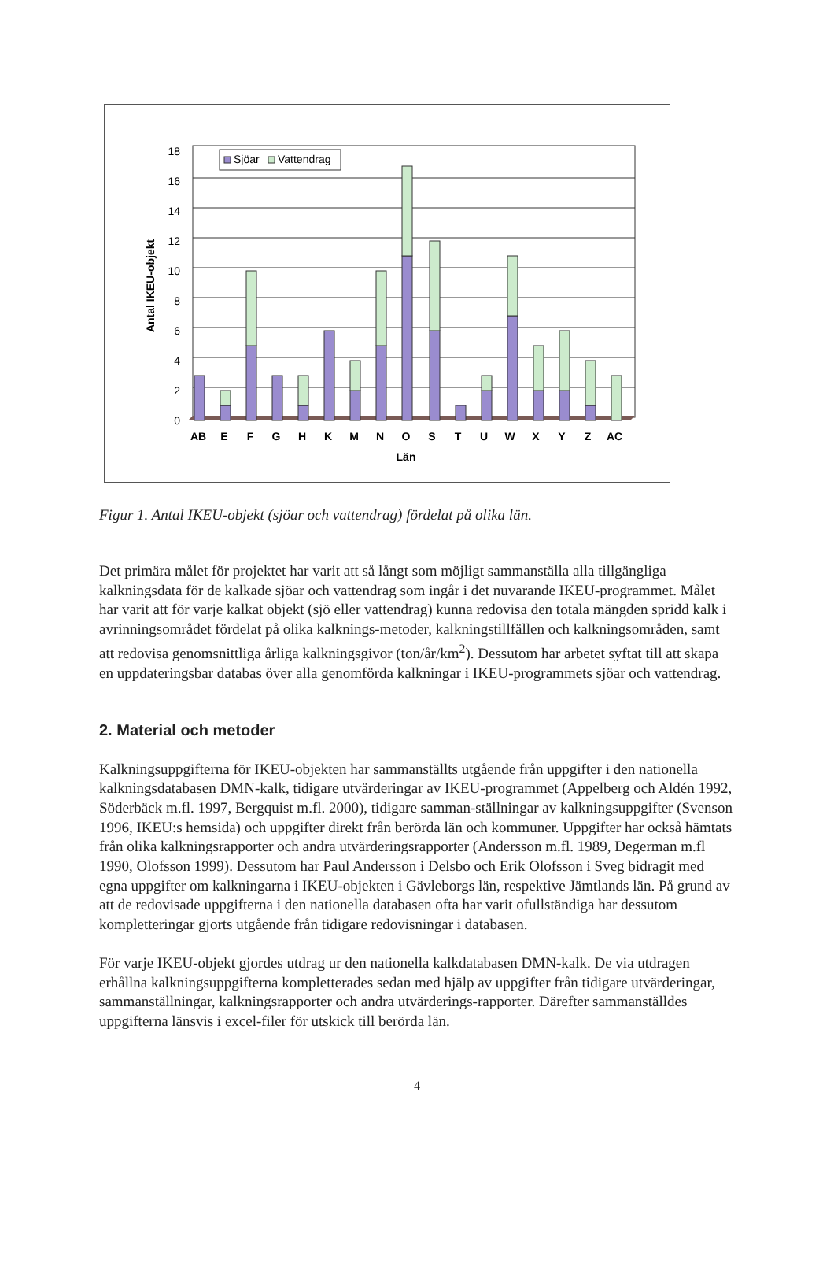0
2
4
6
8
10
12
14
16
18
Antal IKEU-objekt
Sjöar
Vattendrag
AB
E
F
G
H
K
M
N
O
S
T
U
W
X
Y
Z
AC
Län
Figur 1. Antal IKEU-objekt (sjöar och vattendrag) fördelat på olika län.
Det primära målet för projektet har varit att så långt som möjligt sammanställa alla tillgängliga kalkningsdata för de kalkade sjöar och vattendrag som ingår i det nuvarande IKEU-programmet. Målet har varit att för varje kalkat objekt (sjö eller vattendrag) kunna redovisa den totala mängden spridd kalk i avrinningsområdet fördelat på olika kalknings-metoder, kalkningstillfällen och kalkningsområden, samt att redovisa genomsnittliga årliga kalkningsgivor (ton/år/km<sup>2</sup>). Dessutom har arbetet syftat till att skapa en uppdateringsbar databas över alla genomförda kalkningar i IKEU-programmets sjöar och vattendrag.
2. Material och metoder
Kalkningsuppgifterna för IKEU-objekten har sammanställts utgående från uppgifter i den nationella kalkningsdatabasen DMN-kalk, tidigare utvärderingar av IKEU-programmet (Appelberg och Aldén 1992, Söderbäck m.fl. 1997, Bergquist m.fl. 2000), tidigare samman-ställningar av kalkningsuppgifter (Svenson 1996, IKEU:s hemsida) och uppgifter direkt från berörda län och kommuner. Uppgifter har också hämtats från olika kalkningsrapporter och andra utvärderingsrapporter (Andersson m.fl. 1989, Degerman m.fl 1990, Olofsson 1999). Dessutom har Paul Andersson i Delsbo och Erik Olofsson i Sveg bidragit med egna uppgifter om kalkningarna i IKEU-objekten i Gävleborgs län, respektive Jämtlands län. På grund av att de redovisade uppgifterna i den nationella databasen ofta har varit ofullständiga har dessutom kompletteringar gjorts utgående från tidigare redovisningar i databasen.
För varje IKEU-objekt gjordes utdrag ur den nationella kalkdatabasen DMN-kalk. De via utdragen erhållna kalkningsuppgifterna kompletterades sedan med hjälp av uppgifter från tidigare utvärderingar, sammanställningar, kalkningsrapporter och andra utvärderings-rapporter. Därefter sammanställdes uppgifterna länsvis i excel-filer för utskick till berörda län.
4